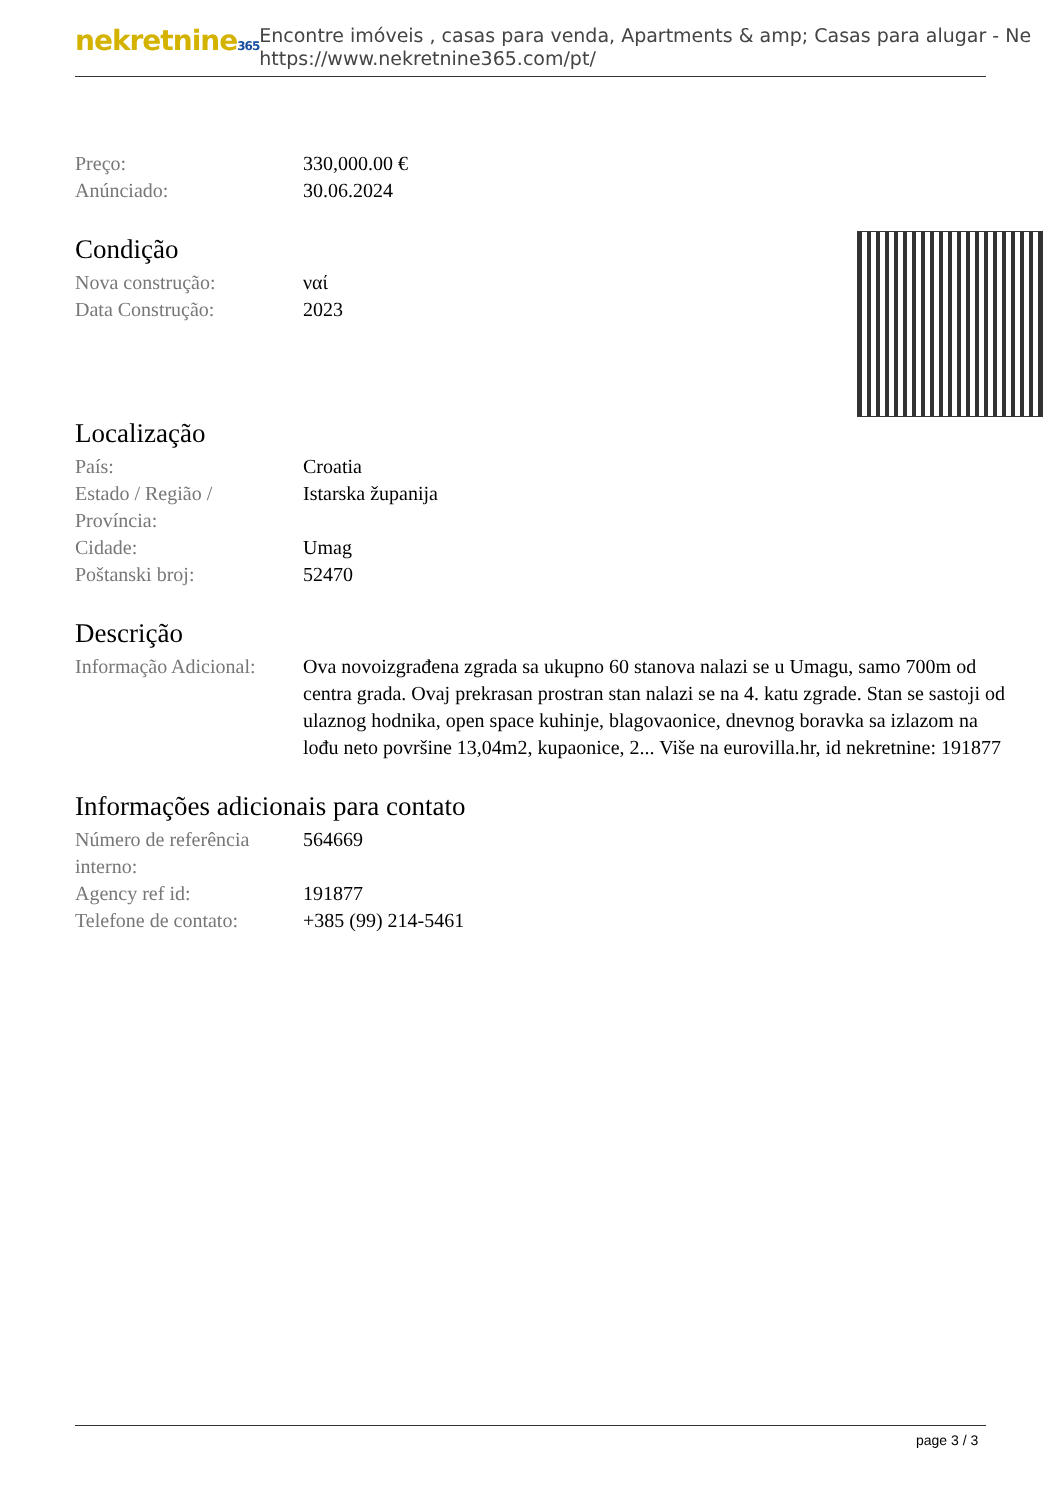nekretnine365
Encontre imóveis , casas para venda, Apartments & amp; Casas para alugar - Ne
https://www.nekretnine365.com/pt/
| Preço: | 330,000.00 € |
| Anúnciado: | 30.06.2024 |
Condição
| Nova construção: | ναί |
| Data Construção: | 2023 |
Localização
| País: | Croatia |
| Estado / Região / Província: | Istarska županija |
| Cidade: | Umag |
| Poštanski broj: | 52470 |
Descrição
| Informação Adicional: | Ova novoizgrađena zgrada sa ukupno 60 stanova nalazi se u Umagu, samo 700m od centra grada. Ovaj prekrasan prostran stan nalazi se na 4. katu zgrade. Stan se sastoji od ulaznog hodnika, open space kuhinje, blagovaonice, dnevnog boravka sa izlazom na lođu neto površine 13,04m2, kupaonice, 2... Više na eurovilla.hr, id nekretnine: 191877 |
Informações adicionais para contato
| Número de referência interno: | 564669 |
| Agency ref id: | 191877 |
| Telefone de contato: | +385 (99) 214-5461 |
page 3 / 3